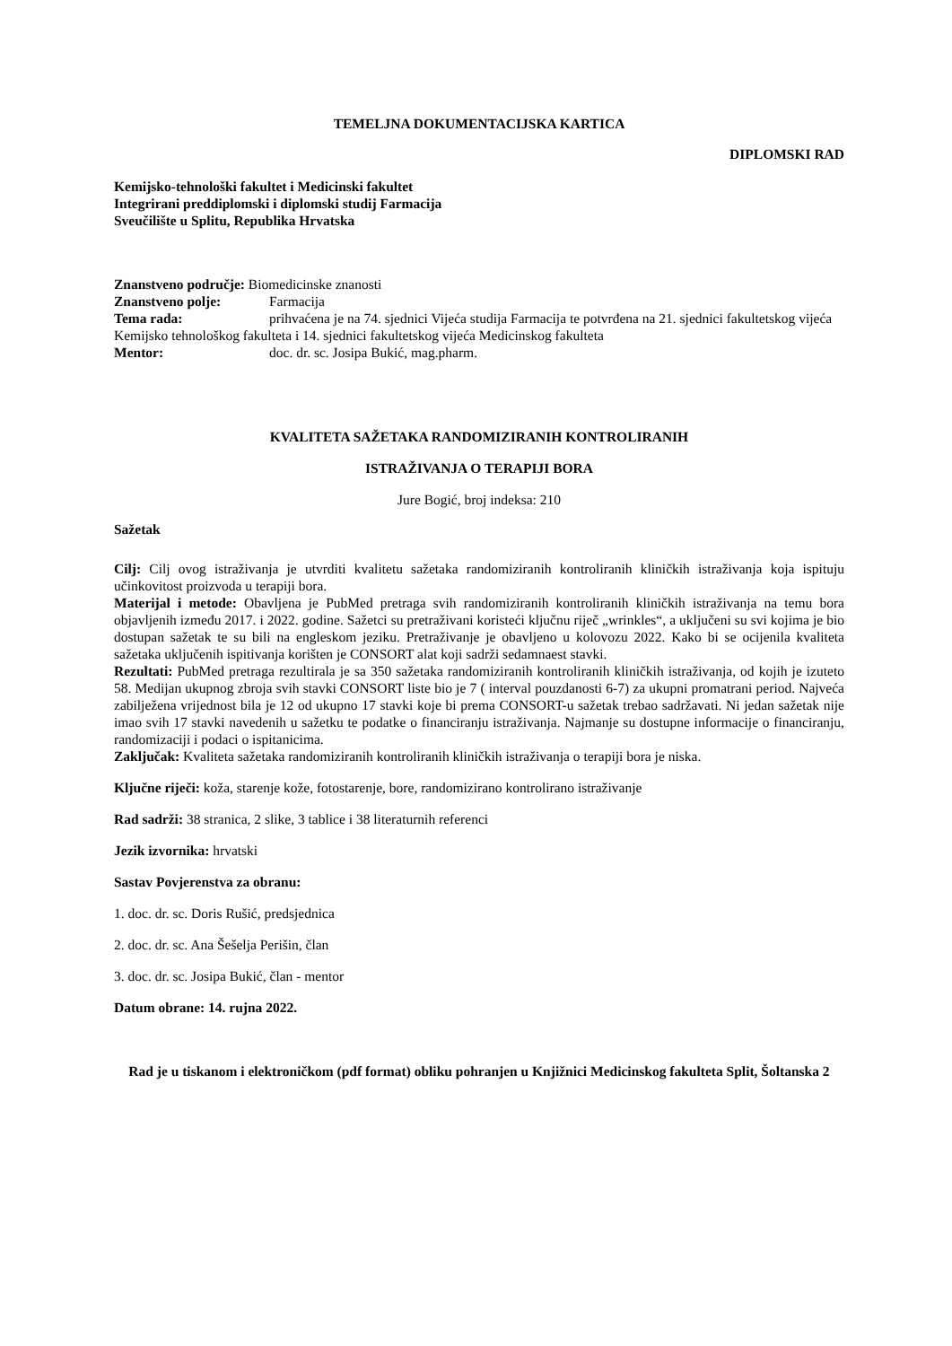TEMELJNA DOKUMENTACIJSKA KARTICA
DIPLOMSKI RAD
Kemijsko-tehnološki fakultet i Medicinski fakultet
Integrirani preddiplomski i diplomski studij Farmacija
Sveučilište u Splitu, Republika Hrvatska
Znanstveno područje: Biomedicinske znanosti
Znanstveno polje: Farmacija
Tema rada: prihvaćena je na 74. sjednici Vijeća studija Farmacija te potvrđena na 21. sjednici fakultetskog vijeća Kemijsko tehnološkog fakulteta i 14. sjednici fakultetskog vijeća Medicinskog fakulteta
Mentor: doc. dr. sc. Josipa Bukić, mag.pharm.
KVALITETA SAŽETAKA RANDOMIZIRANIH KONTROLIRANIH
ISTRAŽIVANJA O TERAPIJI BORA
Jure Bogić, broj indeksa: 210
Sažetak
Cilj: Cilj ovog istraživanja je utvrditi kvalitetu sažetaka randomiziranih kontroliranih kliničkih istraživanja koja ispituju učinkovitost proizvoda u terapiji bora.
Materijal i metode: Obavljena je PubMed pretraga svih randomiziranih kontroliranih kliničkih istraživanja na temu bora objavljenih između 2017. i 2022. godine. Sažetci su pretraživani koristeći ključnu riječ „wrinkles“, a uključeni su svi kojima je bio dostupan sažetak te su bili na engleskom jeziku. Pretraživanje je obavljeno u kolovozu 2022. Kako bi se ocijenila kvaliteta sažetaka uključenih ispitivanja korišten je CONSORT alat koji sadrži sedamnaest stavki.
Rezultati: PubMed pretraga rezultirala je sa 350 sažetaka randomiziranih kontroliranih kliničkih istraživanja, od kojih je izuteto 58. Medijan ukupnog zbroja svih stavki CONSORT liste bio je 7 ( interval pouzdanosti 6-7) za ukupni promatrani period. Najveća zabilježena vrijednost bila je 12 od ukupno 17 stavki koje bi prema CONSORT-u sažetak trebao sadržavati. Ni jedan sažetak nije imao svih 17 stavki navedenih u sažetku te podatke o financiranju istraživanja. Najmanje su dostupne informacije o financiranju, randomizaciji i podaci o ispitanicima.
Zaključak: Kvaliteta sažetaka randomiziranih kontroliranih kliničkih istraživanja o terapiji bora je niska.
Ključne riječi: koža, starenje kože, fotostarenje, bore, randomizirano kontrolirano istraživanje
Rad sadrži: 38 stranica, 2 slike, 3 tablice i 38 literaturnih referenci
Jezik izvornika: hrvatski
Sastav Povjerenstva za obranu:
1. doc. dr. sc. Doris Rušić, predsjednica
2. doc. dr. sc. Ana Šešelja Perišin, član
3. doc. dr. sc. Josipa Bukić, član - mentor
Datum obrane: 14. rujna 2022.
Rad je u tiskanom i elektroničkom (pdf format) obliku pohranjen u Knjižnici Medicinskog fakulteta Split, Šoltanska 2